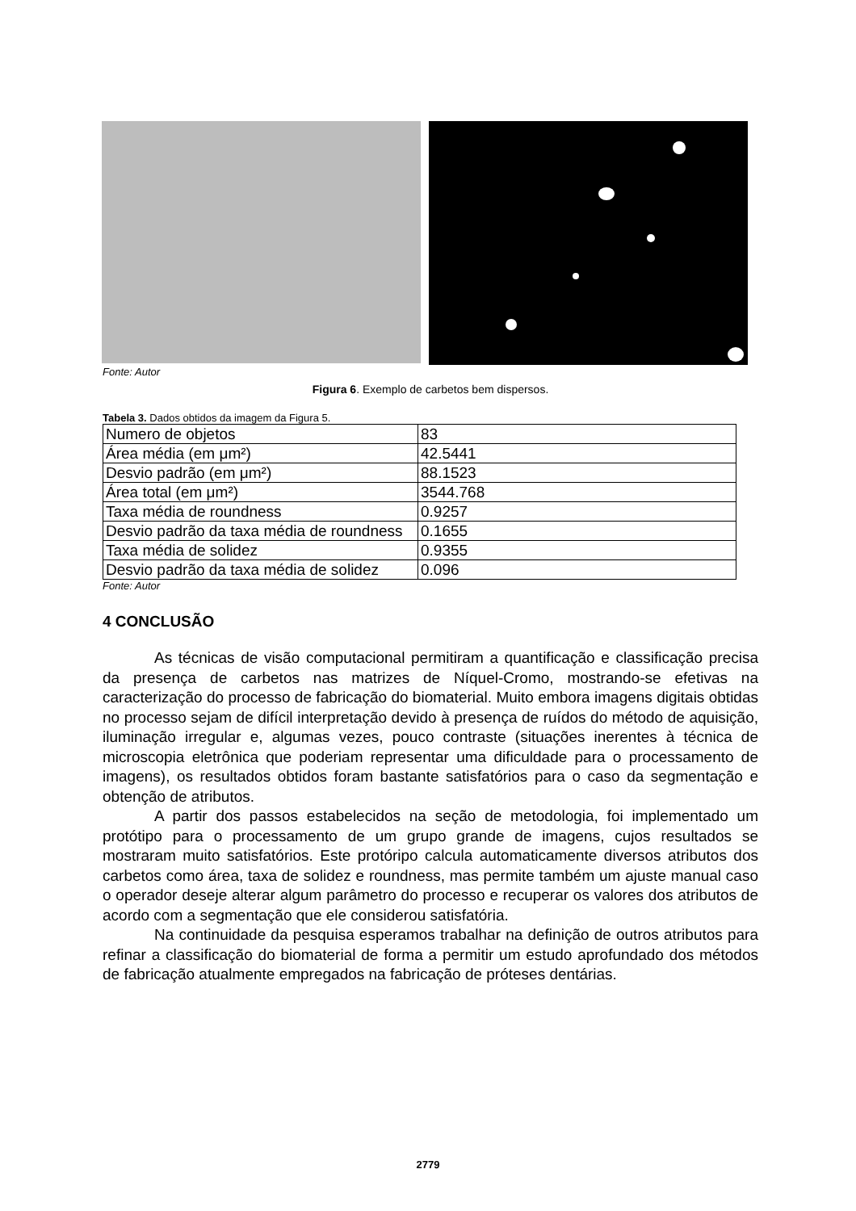Fonte: Autor
Figura 6. Exemplo de carbetos bem dispersos.
Tabela 3. Dados obtidos da imagem da Figura 5.
| Numero de objetos | 83 |
| Área média (em μm²) | 42.5441 |
| Desvio padrão (em μm²) | 88.1523 |
| Área total (em μm²) | 3544.768 |
| Taxa média de roundness | 0.9257 |
| Desvio padrão da taxa média de roundness | 0.1655 |
| Taxa média de solidez | 0.9355 |
| Desvio padrão da taxa média de solidez | 0.096 |
Fonte: Autor
4 CONCLUSÃO
As técnicas de visão computacional permitiram a quantificação e classificação precisa da presença de carbetos nas matrizes de Níquel-Cromo, mostrando-se efetivas na caracterização do processo de fabricação do biomaterial. Muito embora imagens digitais obtidas no processo sejam de difícil interpretação devido à presença de ruídos do método de aquisição, iluminação irregular e, algumas vezes, pouco contraste (situações inerentes à técnica de microscopia eletrônica que poderiam representar uma dificuldade para o processamento de imagens), os resultados obtidos foram bastante satisfatórios para o caso da segmentação e obtenção de atributos.
A partir dos passos estabelecidos na seção de metodologia, foi implementado um protótipo para o processamento de um grupo grande de imagens, cujos resultados se mostraram muito satisfatórios. Este protóripo calcula automaticamente diversos atributos dos carbetos como área, taxa de solidez e roundness, mas permite também um ajuste manual caso o operador deseje alterar algum parâmetro do processo e recuperar os valores dos atributos de acordo com a segmentação que ele considerou satisfatória.
Na continuidade da pesquisa esperamos trabalhar na definição de outros atributos para refinar a classificação do biomaterial de forma a permitir um estudo aprofundado dos métodos de fabricação atualmente empregados na fabricação de próteses dentárias.
2779